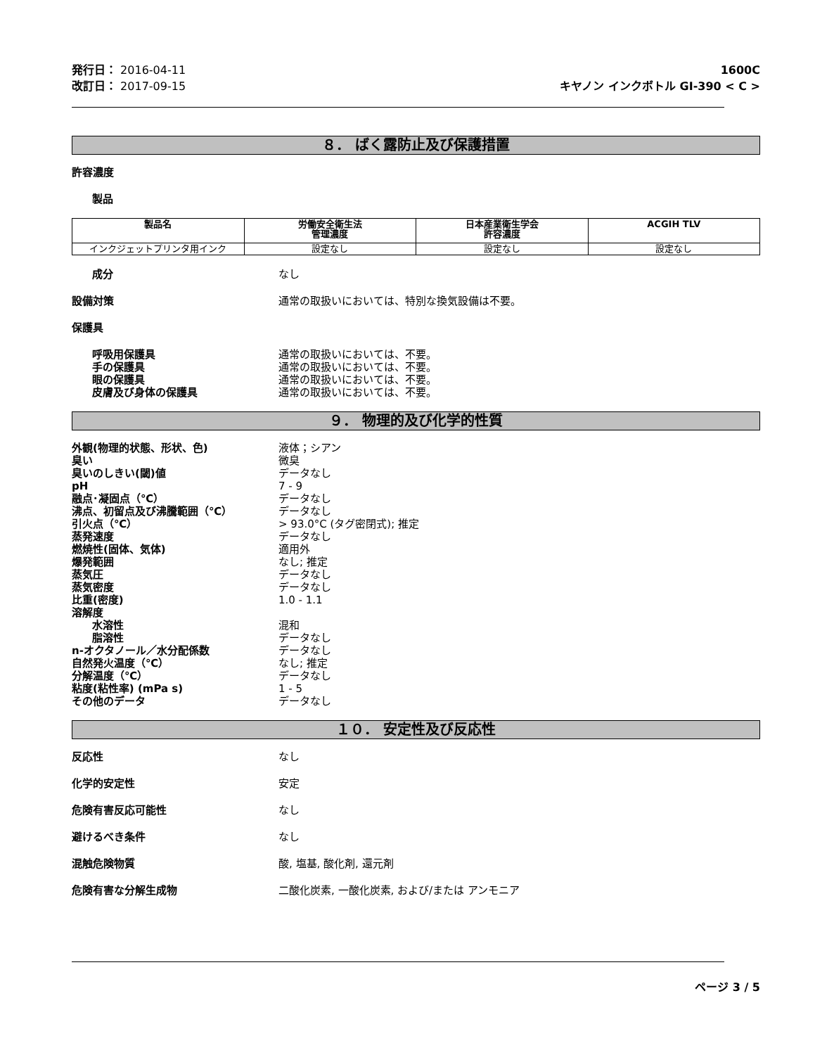発行日： 2016-04-11
改訂日： 2017-09-15
1600C
キヤノン インクボトル GI-390 < C >
８． ばく露防止及び保護措置
許容濃度
製品
| 製品名 | 労働安全衛生法 管理濃度 | 日本産業衛生学会 許容濃度 | ACGIH TLV |
| --- | --- | --- | --- |
| インクジェットプリンタ用インク | 設定なし | 設定なし | 設定なし |
成分 なし
設備対策 通常の取扱いにおいては、特別な換気設備は不要。
保護具
呼吸用保護具 通常の取扱いにおいては、不要。
手の保護具 通常の取扱いにおいては、不要。
眼の保護具 通常の取扱いにおいては、不要。
皮膚及び身体の保護具 通常の取扱いにおいては、不要。
９． 物理的及び化学的性質
外観(物理的状態、形状、色) 液体；シアン
臭い 微臭
臭いのしきい(閾)値 データなし
pH 7 - 9
融点･凝固点（℃） データなし
沸点、初留点及び沸騰範囲（℃） データなし
引火点（℃） > 93.0°C (タグ密閉式); 推定
蒸発速度 データなし
燃焼性(固体、気体) 適用外
爆発範囲 なし; 推定
蒸気圧 データなし
蒸気密度 データなし
比重(密度) 1.0 - 1.1
溶解度
水溶性 混和
脂溶性 データなし
n-オクタノール／水分配係数 データなし
自然発火温度（℃） なし; 推定
分解温度（℃） データなし
粘度(粘性率) (mPa s) 1 - 5
その他のデータ データなし
１０． 安定性及び反応性
反応性 なし
化学的安定性 安定
危険有害反応可能性 なし
避けるべき条件 なし
混触危険物質 酸, 塩基, 酸化剤, 還元剤
危険有害な分解生成物 二酸化炭素, 一酸化炭素, および/または アンモニア
ページ 3 / 5